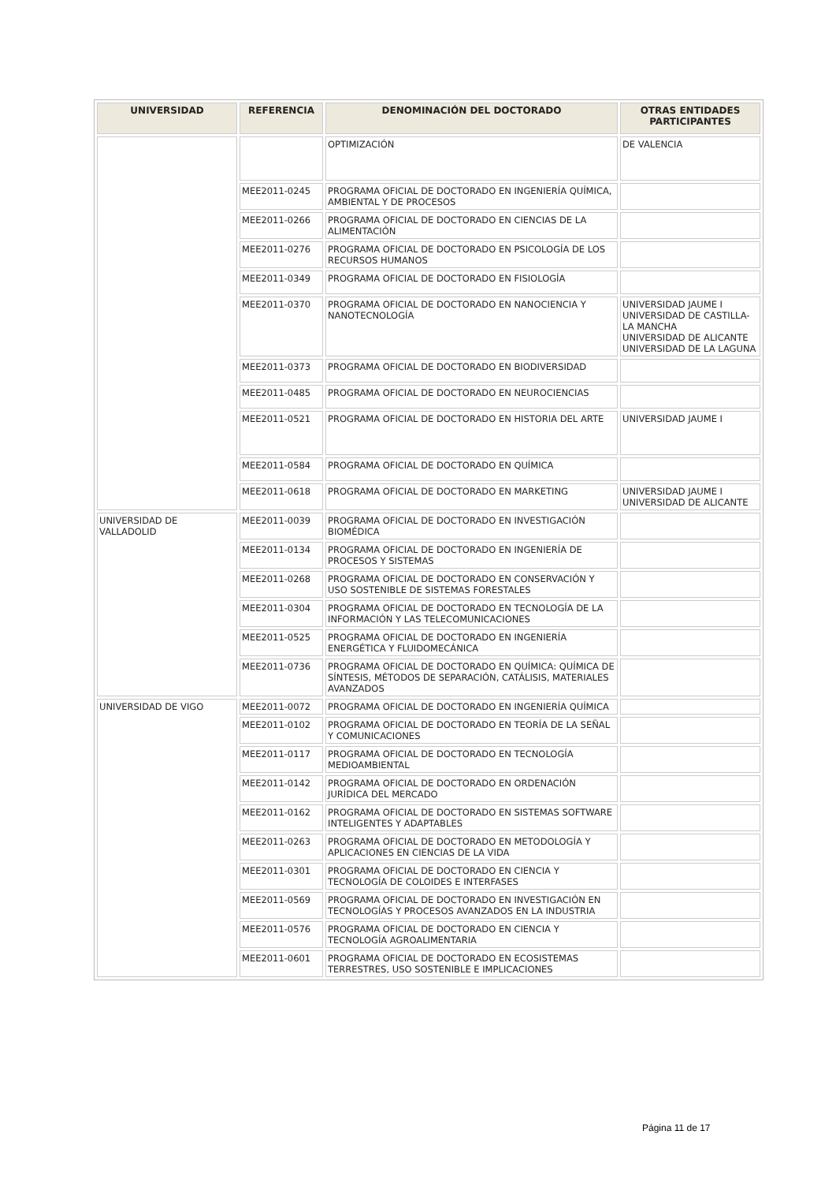| UNIVERSIDAD | REFERENCIA | DENOMINACIÓN DEL DOCTORADO | OTRAS ENTIDADES PARTICIPANTES |
| --- | --- | --- | --- |
| | | OPTIMIZACIÓN | DE VALENCIA |
| | MEE2011-0245 | PROGRAMA OFICIAL DE DOCTORADO EN INGENIERÍA QUÍMICA, AMBIENTAL Y DE PROCESOS | |
| | MEE2011-0266 | PROGRAMA OFICIAL DE DOCTORADO EN CIENCIAS DE LA ALIMENTACIÓN | |
| | MEE2011-0276 | PROGRAMA OFICIAL DE DOCTORADO EN PSICOLOGÍA DE LOS RECURSOS HUMANOS | |
| | MEE2011-0349 | PROGRAMA OFICIAL DE DOCTORADO EN FISIOLOGÍA | |
| | MEE2011-0370 | PROGRAMA OFICIAL DE DOCTORADO EN NANOCIENCIA Y NANOTECNOLOGÍA | UNIVERSIDAD JAUME I UNIVERSIDAD DE CASTILLA-LA MANCHA UNIVERSIDAD DE ALICANTE UNIVERSIDAD DE LA LAGUNA |
| | MEE2011-0373 | PROGRAMA OFICIAL DE DOCTORADO EN BIODIVERSIDAD | |
| | MEE2011-0485 | PROGRAMA OFICIAL DE DOCTORADO EN NEUROCIENCIAS | |
| | MEE2011-0521 | PROGRAMA OFICIAL DE DOCTORADO EN HISTORIA DEL ARTE | UNIVERSIDAD JAUME I |
| | MEE2011-0584 | PROGRAMA OFICIAL DE DOCTORADO EN QUÍMICA | |
| | MEE2011-0618 | PROGRAMA OFICIAL DE DOCTORADO EN MARKETING | UNIVERSIDAD JAUME I UNIVERSIDAD DE ALICANTE |
| UNIVERSIDAD DE VALLADOLID | MEE2011-0039 | PROGRAMA OFICIAL DE DOCTORADO EN INVESTIGACIÓN BIOMÉDICA | |
| | MEE2011-0134 | PROGRAMA OFICIAL DE DOCTORADO EN INGENIERÍA DE PROCESOS Y SISTEMAS | |
| | MEE2011-0268 | PROGRAMA OFICIAL DE DOCTORADO EN CONSERVACIÓN Y USO SOSTENIBLE DE SISTEMAS FORESTALES | |
| | MEE2011-0304 | PROGRAMA OFICIAL DE DOCTORADO EN TECNOLOGÍA DE LA INFORMACIÓN Y LAS TELECOMUNICACIONES | |
| | MEE2011-0525 | PROGRAMA OFICIAL DE DOCTORADO EN INGENIERÍA ENERGÉTICA Y FLUIDOMECÁNICA | |
| | MEE2011-0736 | PROGRAMA OFICIAL DE DOCTORADO EN QUÍMICA: QUÍMICA DE SÍNTESIS, MÉTODOS DE SEPARACIÓN, CATÁLISIS, MATERIALES AVANZADOS | |
| UNIVERSIDAD DE VIGO | MEE2011-0072 | PROGRAMA OFICIAL DE DOCTORADO EN INGENIERÍA QUÍMICA | |
| | MEE2011-0102 | PROGRAMA OFICIAL DE DOCTORADO EN TEORÍA DE LA SEÑAL Y COMUNICACIONES | |
| | MEE2011-0117 | PROGRAMA OFICIAL DE DOCTORADO EN TECNOLOGÍA MEDIOAMBIENTAL | |
| | MEE2011-0142 | PROGRAMA OFICIAL DE DOCTORADO EN ORDENACIÓN JURÍDICA DEL MERCADO | |
| | MEE2011-0162 | PROGRAMA OFICIAL DE DOCTORADO EN SISTEMAS SOFTWARE INTELIGENTES Y ADAPTABLES | |
| | MEE2011-0263 | PROGRAMA OFICIAL DE DOCTORADO EN METODOLOGÍA Y APLICACIONES EN CIENCIAS DE LA VIDA | |
| | MEE2011-0301 | PROGRAMA OFICIAL DE DOCTORADO EN CIENCIA Y TECNOLOGÍA DE COLOIDES E INTERFASES | |
| | MEE2011-0569 | PROGRAMA OFICIAL DE DOCTORADO EN INVESTIGACIÓN EN TECNOLOGÍAS Y PROCESOS AVANZADOS EN LA INDUSTRIA | |
| | MEE2011-0576 | PROGRAMA OFICIAL DE DOCTORADO EN CIENCIA Y TECNOLOGÍA AGROALIMENTARIA | |
| | MEE2011-0601 | PROGRAMA OFICIAL DE DOCTORADO EN ECOSISTEMAS TERRESTRES, USO SOSTENIBLE E IMPLICACIONES | |
Página 11 de 17